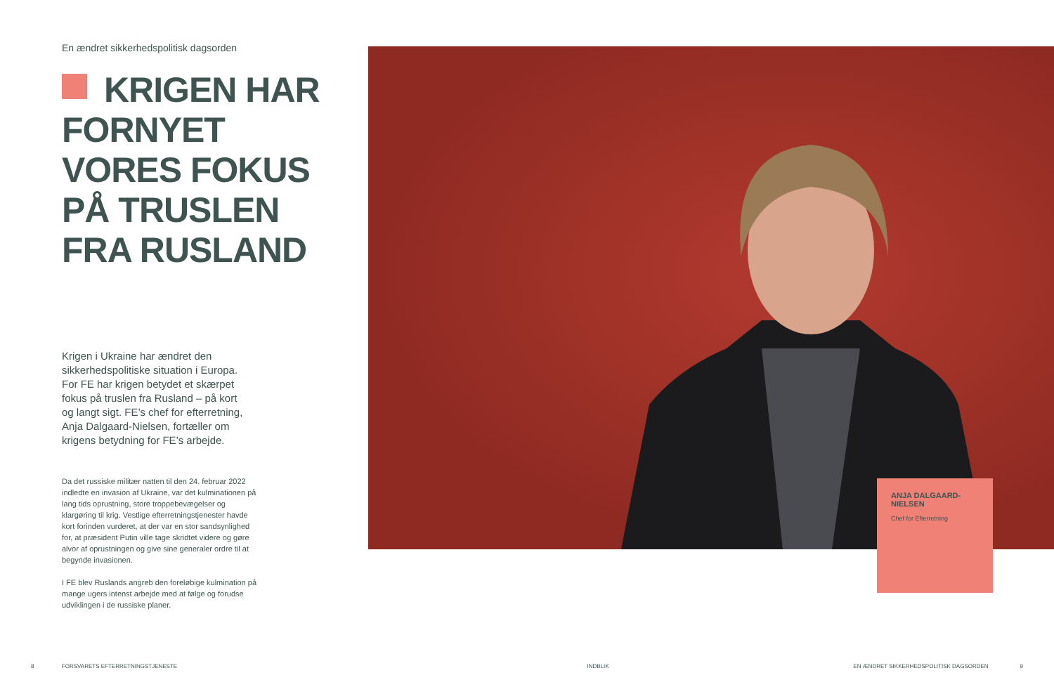En ændret sikkerhedspolitisk dagsorden
KRIGEN HAR FORNYET VORES FOKUS PÅ TRUSLEN FRA RUSLAND
Krigen i Ukraine har ændret den sikkerhedspolitiske situation i Europa. For FE har krigen betydet et skærpet fokus på truslen fra Rusland – på kort og langt sigt. FE’s chef for efterretning, Anja Dalgaard-Nielsen, fortæller om krigens betydning for FE’s arbejde.
Da det russiske militær natten til den 24. februar 2022 indledte en invasion af Ukraine, var det kulminationen på lang tids oprustning, store troppebevægelser og klargøring til krig. Vestlige efterretningstjenester havde kort forinden vurderet, at der var en stor sandsynlighed for, at præsident Putin ville tage skridtet videre og gøre alvor af oprustningen og give sine generaler ordre til at begynde invasionen.
I FE blev Ruslands angreb den foreløbige kulmination på mange ugers intenst arbejde med at følge og forud­se udviklingen i de russiske planer.
ANJA DALGAARD-
NIELSEN
Chef for Efterretning
8 FORSVARETS EFTERRETNINGSTJENESTE INDBLIK EN ÆNDRET SIKKERHEDSPOLITISK DAGSORDEN 9